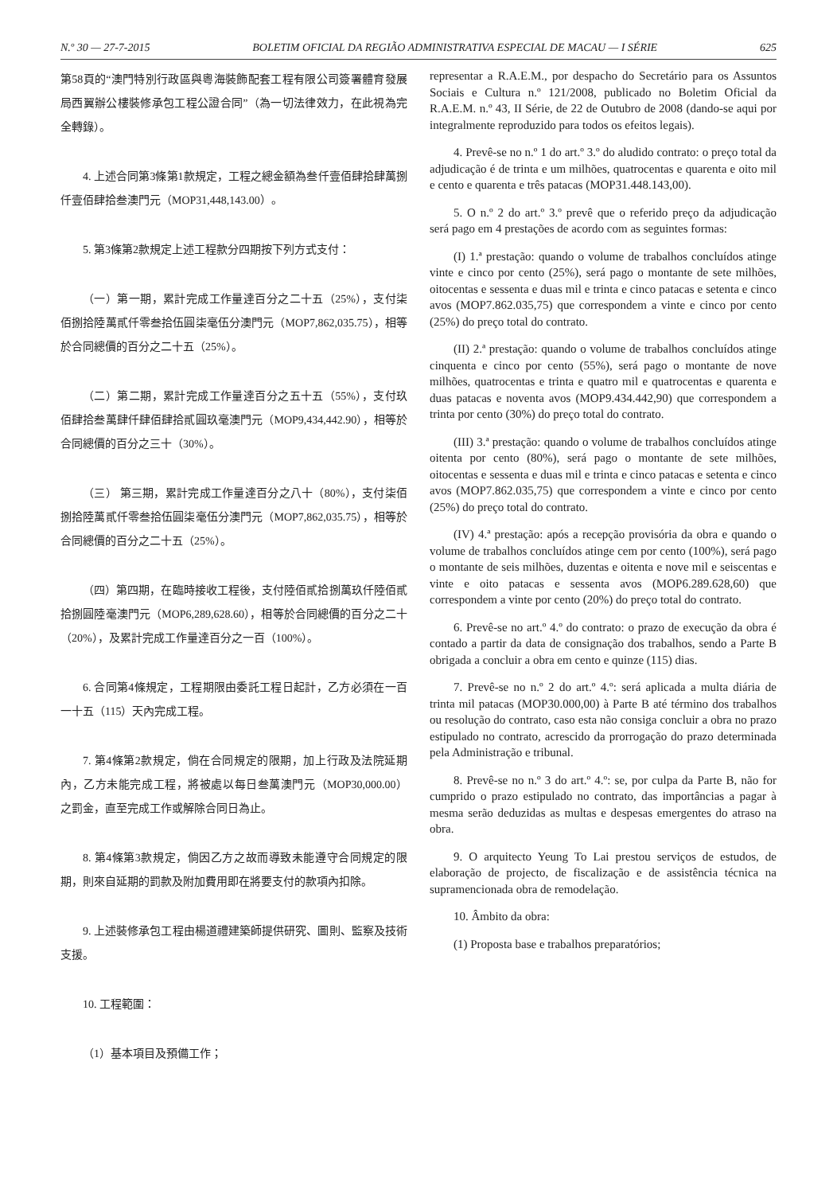N.º 30 — 27-7-2015 BOLETIM OFICIAL DA REGIÃO ADMINISTRATIVA ESPECIAL DE MACAU — I SÉRIE 625
第58頁的“澳門特別行政區與粵海裝飾配套工程有限公司簽署體育發展局西翼辦公樓裝修承包工程公證合同”（為一切法律效力，在此視為完全轉錄）。
4. 上述合同第3條第1款規定，工程之總金額為叁仟壹佰肆拾肆萬捌仟壹佰肆拾叁澳門元（MOP31,448,143.00）。
5. 第3條第2款規定上述工程款分四期按下列方式支付：
（一）第一期，累計完成工作量達百分之二十五（25%），支付柒佰捌拾陸萬貳仟零叁拾伍圓柒毫伍分澳門元（MOP7,862,035.75），相等於合同總價的百分之二十五（25%）。
（二）第二期，累計完成工作量達百分之五十五（55%），支付玖佰肆拾叁萬肆仟肆佰肆拾貳圓玖毫澳門元（MOP9,434,442.90），相等於合同總價的百分之三十（30%）。
（三） 第三期，累計完成工作量達百分之八十（80%），支付柒佰捌拾陸萬貳仟零叁拾伍圓柒毫伍分澳門元（MOP7,862,035.75），相等於合同總價的百分之二十五（25%）。
（四）第四期，在臨時接收工程後，支付陸佰貳拾捌萬玖仟陸佰貳拾捌圓陸毫澳門元（MOP6,289,628.60），相等於合同總價的百分之二十（20%），及累計完成工作量達百分之一百（100%）。
6. 合同第4條規定，工程期限由委託工程日起計，乙方必須在一百一十五（115）天內完成工程。
7. 第4條第2款規定，倘在合同規定的限期，加上行政及法院延期內，乙方未能完成工程，將被處以每日叁萬澳門元（MOP30,000.00）之罰金，直至完成工作或解除合同日為止。
8. 第4條第3款規定，倘因乙方之故而導致未能遵守合同規定的限期，則來自延期的罰款及附加費用即在將要支付的款項內扣除。
9. 上述裝修承包工程由楊道禮建築師提供研究、圖則、監察及技術支援。
10. 工程範圍：
（1）基本項目及預備工作；
representar a R.A.E.M., por despacho do Secretário para os Assuntos Sociais e Cultura n.º 121/2008, publicado no Boletim Oficial da R.A.E.M. n.º 43, II Série, de 22 de Outubro de 2008 (dando-se aqui por integralmente reproduzido para todos os efeitos legais).
4. Prevê-se no n.º 1 do art.º 3.º do aludido contrato: o preço total da adjudicação é de trinta e um milhões, quatrocentas e quarenta e oito mil e cento e quarenta e três patacas (MOP31.448.143,00).
5. O n.º 2 do art.º 3.º prevê que o referido preço da adjudicação será pago em 4 prestações de acordo com as seguintes formas:
(I) 1.ª prestação: quando o volume de trabalhos concluídos atinge vinte e cinco por cento (25%), será pago o montante de sete milhões, oitocentas e sessenta e duas mil e trinta e cinco patacas e setenta e cinco avos (MOP7.862.035,75) que correspondem a vinte e cinco por cento (25%) do preço total do contrato.
(II) 2.ª prestação: quando o volume de trabalhos concluídos atinge cinquenta e cinco por cento (55%), será pago o montante de nove milhões, quatrocentas e trinta e quatro mil e quatrocentas e quarenta e duas patacas e noventa avos (MOP9.434.442,90) que correspondem a trinta por cento (30%) do preço total do contrato.
(III) 3.ª prestação: quando o volume de trabalhos concluídos atinge oitenta por cento (80%), será pago o montante de sete milhões, oitocentas e sessenta e duas mil e trinta e cinco patacas e setenta e cinco avos (MOP7.862.035,75) que correspondem a vinte e cinco por cento (25%) do preço total do contrato.
(IV) 4.ª prestação: após a recepção provisória da obra e quando o volume de trabalhos concluídos atinge cem por cento (100%), será pago o montante de seis milhões, duzentas e oitenta e nove mil e seiscentas e vinte e oito patacas e sessenta avos (MOP6.289.628,60) que correspondem a vinte por cento (20%) do preço total do contrato.
6. Prevê-se no art.º 4.º do contrato: o prazo de execução da obra é contado a partir da data de consignação dos trabalhos, sendo a Parte B obrigada a concluir a obra em cento e quinze (115) dias.
7. Prevê-se no n.º 2 do art.º 4.º: será aplicada a multa diária de trinta mil patacas (MOP30.000,00) à Parte B até término dos trabalhos ou resolução do contrato, caso esta não consiga concluir a obra no prazo estipulado no contrato, acrescido da prorrogação do prazo determinada pela Administração e tribunal.
8. Prevê-se no n.º 3 do art.º 4.º: se, por culpa da Parte B, não for cumprido o prazo estipulado no contrato, das importâncias a pagar à mesma serão deduzidas as multas e despesas emergentes do atraso na obra.
9. O arquitecto Yeung To Lai prestou serviços de estudos, de elaboração de projecto, de fiscalização e de assistência técnica na supramencionada obra de remodelação.
10. Âmbito da obra:
(1) Proposta base e trabalhos preparatórios;